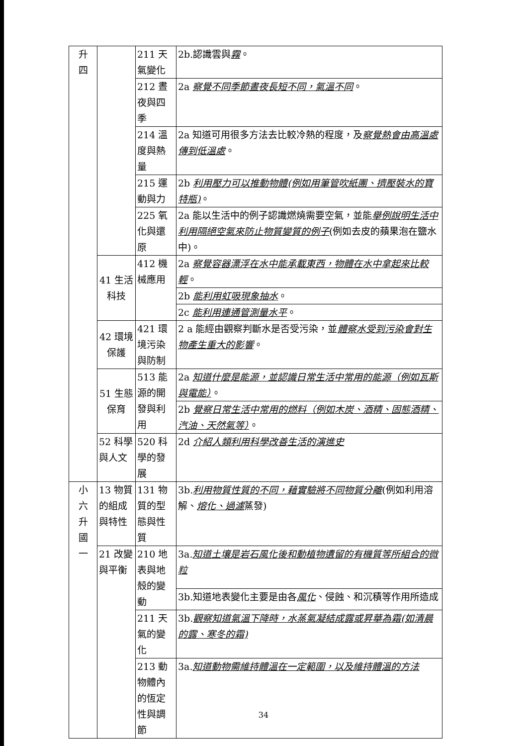| 升 四 | | 211 天氣變化 | 2b.認識雲與 霧 。 |
| | | 212 晝夜與四季 | 2a 察覺不同季節晝夜長短不同，氣溫不同 。 |
| | | 214 溫度與熱量 | 2a 知道可用很多方法去比較冷熱的程度，及 察覺熱會由高溫處傳到低溫處 。 |
| | | 215 運動與力 | 2b 利用壓力可以推動物體(例如用筆管吹紙團、擠壓裝水的寶特瓶) 。 |
| | | 225 氧化與還原 | 2a 能以生活中的例子認識燃燒需要空氣，並能 舉例說明生活中利用隔絕空氣來防止物質變質的例子 (例如去皮的蘋果泡在鹽水中)。 |
| | 41 生活科技 | 412 機械應用 | 2a 察覺容器漂浮在水中能承載東西，物體在水中拿起來比較輕 。 |
| | | | 2b 能利用虹吸現象抽水 。 |
| | | | 2c 能利用連通管測量水平 。 |
| | 42 環境保護 | 421 環境污染與防制 | 2 a 能經由觀察判斷水是否受污染，並 體察水受到污染會對生物產生重大的影響 。 |
| | 51 生態保育 | 513 能源的開發與利用 | 2a 知道什麼是能源，並認識日常生活中常用的能源（例如瓦斯與電能） 。 |
| | | | 2b 覺察日常生活中常用的燃料（例如木炭、酒精、固態酒精、汽油、天然氣等） 。 |
| | 52 科學與人文 | 520 科學的發展 | 2d 介紹人類利用科學改善生活的演進史 |
| 小 六 升 國 一 | 13 物質的組成與特性 | 131 物質的型態與性質 | 3b. 利用物質性質的不同，藉實驗將不同物質分離 (例如利用溶解、 熔化、過濾 蒸發) |
| | 21 改變與平衡 | 210 地表與地殼的變動 | 3a. 知道土壤是岩石風化後和動植物遺留的有機質等所組合的微粒 |
| | | | 3b.知道地表變化主要是由各 風化 、侵蝕、和沉積等作用所造成 |
| | | 211 天氣的變化 | 3b. 觀察知道氣溫下降時，水蒸氣凝結成露或昇華為霜(如清晨的露、寒冬的霜) |
| | | 213 動物體內的恆定性與調節 | 3a. 知道動物需維持體溫在一定範圍，以及維持體溫的方法 |
34